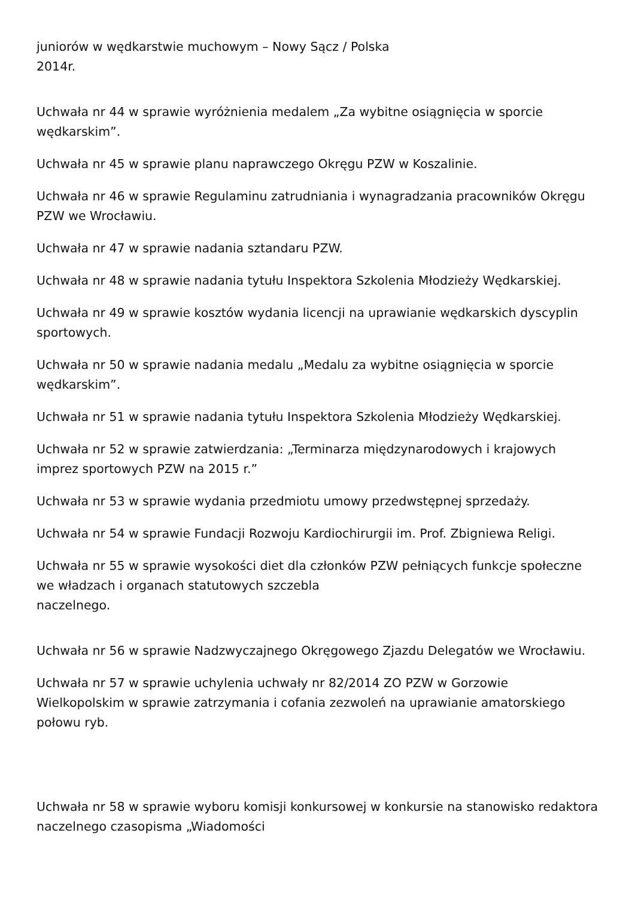juniorów w wędkarstwie muchowym – Nowy Sącz / Polska
2014r.
Uchwała nr 44 w sprawie wyróżnienia medalem „Za wybitne osiągnięcia w sporcie wędkarskim”.
Uchwała nr 45 w sprawie planu naprawczego Okręgu PZW w Koszalinie.
Uchwała nr 46 w sprawie Regulaminu zatrudniania i wynagradzania pracowników Okręgu PZW we Wrocławiu.
Uchwała nr 47 w sprawie nadania sztandaru PZW.
Uchwała nr 48 w sprawie nadania tytułu Inspektora Szkolenia Młodzieży Wędkarskiej.
Uchwała nr 49 w sprawie kosztów wydania licencji na uprawianie wędkarskich dyscyplin sportowych.
Uchwała nr 50 w sprawie nadania medalu „Medalu za wybitne osiągnięcia w sporcie wędkarskim”.
Uchwała nr 51 w sprawie nadania tytułu Inspektora Szkolenia Młodzieży Wędkarskiej.
Uchwała nr 52 w sprawie zatwierdzania: „Terminarza międzynarodowych i krajowych imprez sportowych PZW na 2015 r.”
Uchwała nr 53 w sprawie wydania przedmiotu umowy przedwstępnej sprzedaży.
Uchwała nr 54 w sprawie Fundacji Rozwoju Kardiochirurgii im. Prof. Zbigniewa Religi.
Uchwała nr 55 w sprawie wysokości diet dla członków PZW pełniących funkcje społeczne we władzach i organach statutowych szczebla
naczelnego.
Uchwała nr 56 w sprawie Nadzwyczajnego Okręgowego Zjazdu Delegatów we Wrocławiu.
Uchwała nr 57 w sprawie uchylenia uchwały nr 82/2014 ZO PZW w Gorzowie Wielkopolskim w sprawie zatrzymania i cofania zezwoleń na uprawianie amatorskiego połowu ryb.
Uchwała nr 58 w sprawie wyboru komisji konkursowej w konkursie na stanowisko redaktora naczelnego czasopisma „Wiadomości